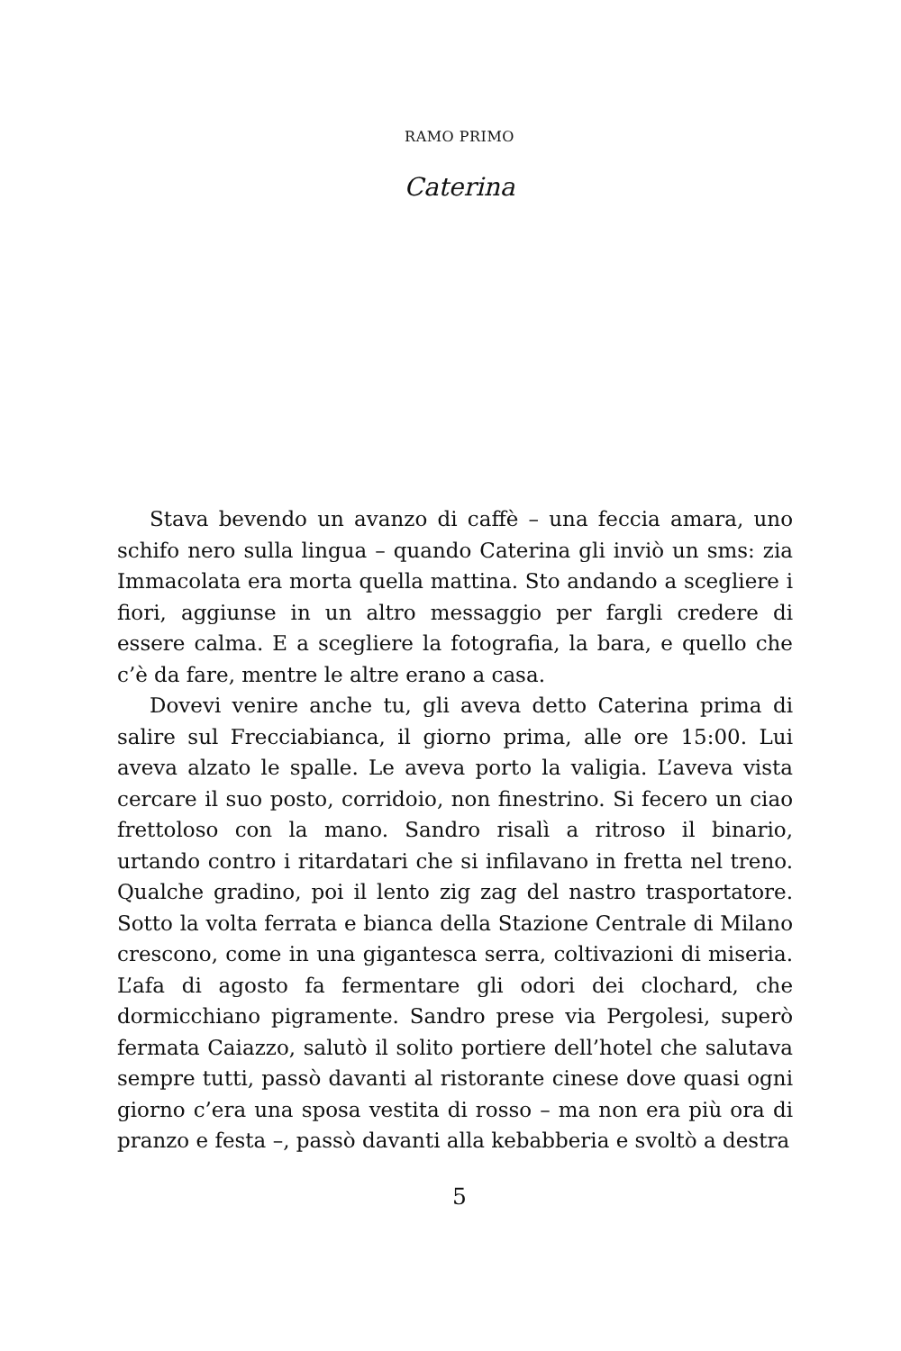RAMO PRIMO
Caterina
Stava bevendo un avanzo di caffè – una feccia amara, uno schifo nero sulla lingua – quando Caterina gli inviò un sms: zia Immacolata era morta quella mattina. Sto andando a scegliere i fiori, aggiunse in un altro messaggio per fargli credere di essere calma. E a scegliere la fotografia, la bara, e quello che c’è da fare, mentre le altre erano a casa.
Dovevi venire anche tu, gli aveva detto Caterina prima di salire sul Frecciabianca, il giorno prima, alle ore 15:00. Lui aveva alzato le spalle. Le aveva porto la valigia. L’aveva vista cercare il suo posto, corridoio, non finestrino. Si fecero un ciao frettoloso con la mano. Sandro risalì a ritroso il binario, urtando contro i ritardatari che si infilavano in fretta nel treno. Qualche gradino, poi il lento zig zag del nastro trasportatore. Sotto la volta ferrata e bianca della Stazione Centrale di Milano crescono, come in una gigantesca serra, coltivazioni di miseria. L’afa di agosto fa fermentare gli odori dei clochard, che dormicchiano pigramente. Sandro prese via Pergolesi, superò fermata Caiazzo, salutò il solito portiere dell’hotel che salutava sempre tutti, passò davanti al ristorante cinese dove quasi ogni giorno c’era una sposa vestita di rosso – ma non era più ora di pranzo e festa –, passò davanti alla kebabberia e svoltò a destra
5